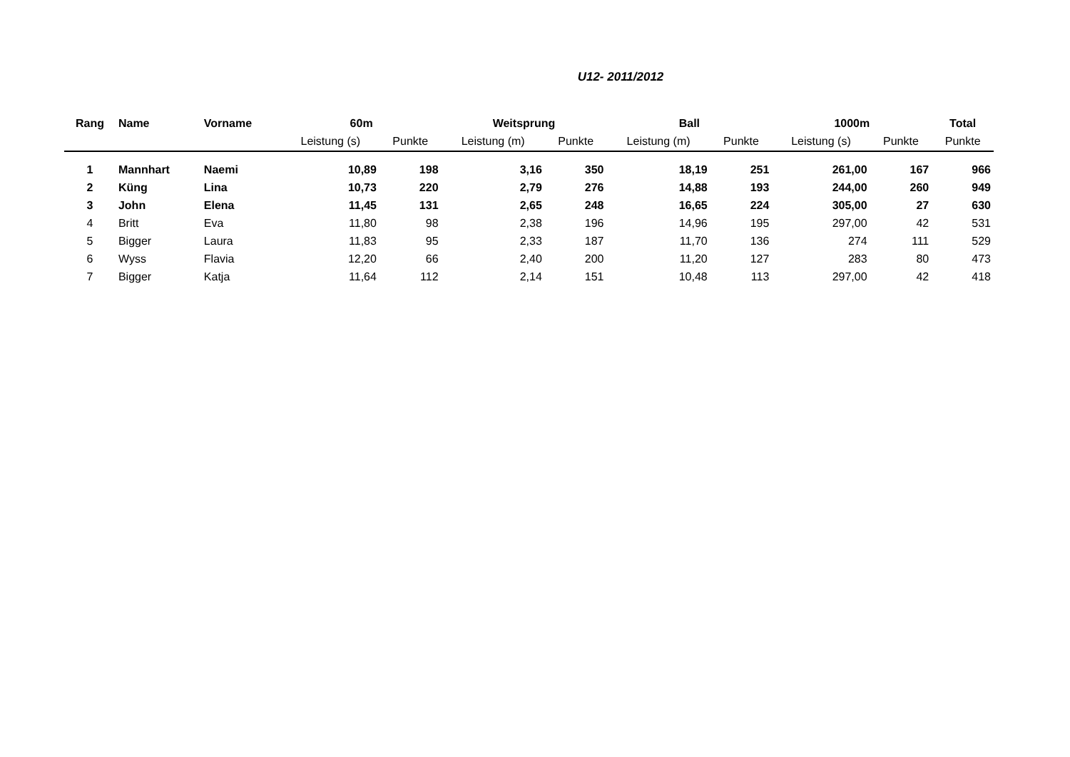U12- 2011/2012
| Rang | Name | Vorname | 60m | | Weitsprung | | Ball | | 1000m | | Total |
| --- | --- | --- | --- | --- | --- | --- | --- | --- | --- | --- | --- |
| | | | Leistung (s) | Punkte | Leistung (m) | Punkte | Leistung (m) | Punkte | Leistung (s) | Punkte | Punkte |
| 1 | Mannhart | Naemi | 10,89 | 198 | 3,16 | 350 | 18,19 | 251 | 261,00 | 167 | 966 |
| 2 | Küng | Lina | 10,73 | 220 | 2,79 | 276 | 14,88 | 193 | 244,00 | 260 | 949 |
| 3 | John | Elena | 11,45 | 131 | 2,65 | 248 | 16,65 | 224 | 305,00 | 27 | 630 |
| 4 | Britt | Eva | 11,80 | 98 | 2,38 | 196 | 14,96 | 195 | 297,00 | 42 | 531 |
| 5 | Bigger | Laura | 11,83 | 95 | 2,33 | 187 | 11,70 | 136 | 274 | 111 | 529 |
| 6 | Wyss | Flavia | 12,20 | 66 | 2,40 | 200 | 11,20 | 127 | 283 | 80 | 473 |
| 7 | Bigger | Katja | 11,64 | 112 | 2,14 | 151 | 10,48 | 113 | 297,00 | 42 | 418 |